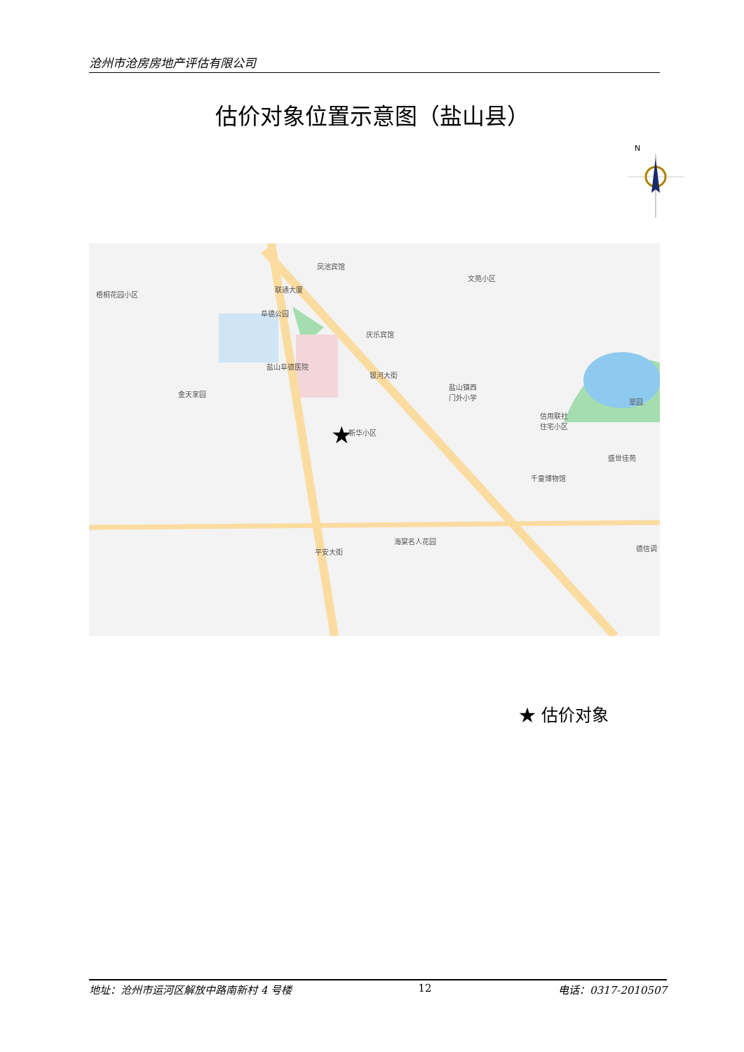沧州市沧房房地产评估有限公司
估价对象位置示意图（盐山县）
N
★
凤池宾馆
梧桐花园小区
联通大厦
文苑小区
阜德公园
庆乐宾馆
盐山阜德医院
金天家园
盐山镇西
门外小学
银河大街
翠园
信用联社
住宅小区
新华小区
盛世佳苑
千童博物馆
海棠名人花园
德信调 平安大街
★ 估价对象
地址：沧州市运河区解放中路南新村 4 号楼 12 电话：0317-2010507